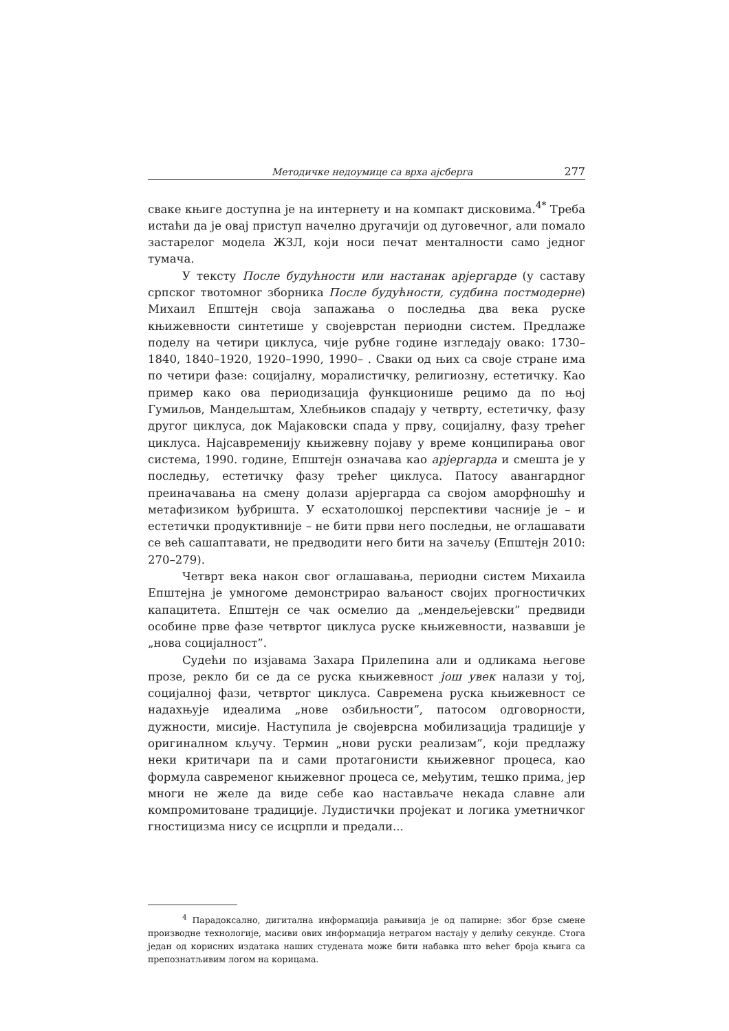Методичке недоумице са врха ајсберга 277
сваке књиге доступна је на интернету и на компакт дисковима.<sup>4*</sup> Треба истаћи да је овај приступ начелно другачији од дуговечног, али помало застарелог модела ЖЗЛ, који носи печат менталности само једног тумача.
У тексту После будућности или настанак арјергарде (у саставу српског твотомног зборника После будућности, судбина постмодерне) Михаил Епштејн своја запажања о последња два века руске књижевности синтетише у својеврстан периодни систем. Предлаже поделу на четири циклуса, чије рубне године изгледају овако: 1730–1840, 1840–1920, 1920–1990, 1990– . Сваки од њих са своје стране има по четири фазе: социјалну, моралистичку, религиозну, естетичку. Као пример како ова периодизација функционише рецимо да по њој Гумиљов, Мандељштам, Хлебњиков спадају у четврту, естетичку, фазу другог циклуса, док Мајаковски спада у прву, социјалну, фазу трећег циклуса. Најсавременију књижевну појаву у време конципирања овог система, 1990. године, Епштејн означава као арјергарда и смешта је у последњу, естетичку фазу трећег циклуса. Патосу авангардног преиначавања на смену долази арјергарда са својом аморфношћу и метафизиком ђубришта. У есхатолошкој перспективи часније је – и естетички продуктивније – не бити први него последњи, не оглашавати се већ сашаптавати, не предводити него бити на зачељу (Епштејн 2010: 270–279).
Четврт века након свог оглашавања, периодни систем Михаила Епштејна је умногоме демонстрирао ваљаност својих прогностичких капацитета. Епштејн се чак осмелио да „мендељејевски” предвиди особине прве фазе четвртог циклуса руске књижевности, назвавши је „нова социјалност”.
Судећи по изјавама Захара Прилепина али и одликама његове прозе, рекло би се да се руска књижевност још увек налази у тој, социјалној фази, четвртог циклуса. Савремена руска књижевност се надахњује идеалима „нове озбиљности”, патосом одговорности, дужности, мисије. Наступила је својеврсна мобилизација традиције у оригиналном кључу. Термин „нови руски реализам”, који предлажу неки критичари па и сами протагонисти књижевног процеса, као формула савременог књижевног процеса се, међутим, тешко прима, јер многи не желе да виде себе као настављаче некада славне али компромитоване традиције. Лудистички пројекат и логика уметничког гностицизма нису се исцрпли и предали...
<sup>4</sup> Парадоксално, дигитална информација рањивија је од папирне: због брзе смене производне технологије, масиви ових информација нетрагом настају у делићу секунде. Стога један од корисних издатака наших студената може бити набавка што већег броја књига са препознатљивим логом на корицама.